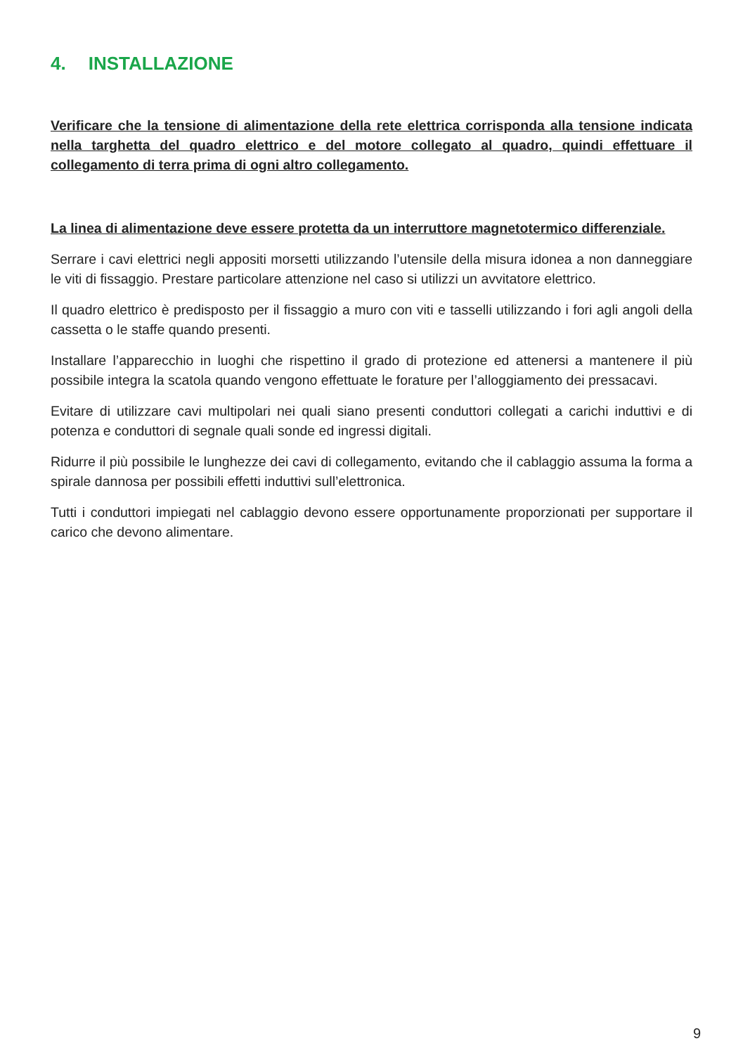4. INSTALLAZIONE
Verificare che la tensione di alimentazione della rete elettrica corrisponda alla tensione indicata nella targhetta del quadro elettrico e del motore collegato al quadro, quindi effettuare il collegamento di terra prima di ogni altro collegamento.
La linea di alimentazione deve essere protetta da un interruttore magnetotermico differenziale.
Serrare i cavi elettrici negli appositi morsetti utilizzando l’utensile della misura idonea a non danneggiare le viti di fissaggio. Prestare particolare attenzione nel caso si utilizzi un avvitatore elettrico.
Il quadro elettrico è predisposto per il fissaggio a muro con viti e tasselli utilizzando i fori agli angoli della cassetta o le staffe quando presenti.
Installare l’apparecchio in luoghi che rispettino il grado di protezione ed attenersi a mantenere il più possibile integra la scatola quando vengono effettuate le forature per l’alloggiamento dei pressacavi.
Evitare di utilizzare cavi multipolari nei quali siano presenti conduttori collegati a carichi induttivi e di potenza e conduttori di segnale quali sonde ed ingressi digitali.
Ridurre il più possibile le lunghezze dei cavi di collegamento, evitando che il cablaggio assuma la forma a spirale dannosa per possibili effetti induttivi sull’elettronica.
Tutti i conduttori impiegati nel cablaggio devono essere opportunamente proporzionati per supportare il carico che devono alimentare.
9